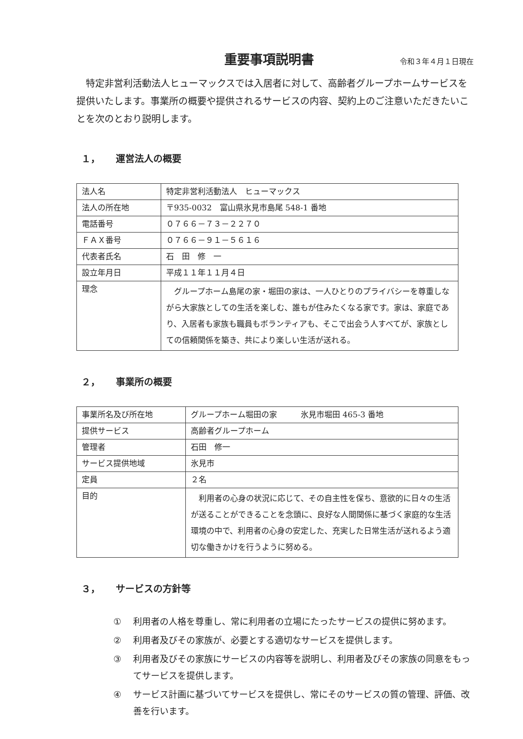重要事項説明書
令和３年４月１日現在
特定非営利活動法人ヒューマックスでは入居者に対して、高齢者グループホームサービスを提供いたします。事業所の概要や提供されるサービスの内容、契約上のご注意いただきたいことを次のとおり説明します。
１， 運営法人の概要
| 法人名 | 特定非営利活動法人 ヒューマックス |
| 法人の所在地 | 〒935-0032 富山県氷見市島尾 548-1 番地 |
| 電話番号 | ０７６６－７３－２２７０ |
| ＦＡＸ番号 | ０７６６－９１－５６１６ |
| 代表者氏名 | 石 田 修 一 |
| 設立年月日 | 平成１１年１１月４日 |
| 理念 | グループホーム島尾の家・堀田の家は、一人ひとりのプライバシーを尊重しながら大家族としての生活を楽しむ、誰もが住みたくなる家です。家は、家庭であり、入居者も家族も職員もボランティアも、そこで出会う人すべてが、家族としての信頼関係を築き、共により楽しい生活が送れる。 |
２， 事業所の概要
| 事業所名及び所在地 | グループホーム堀田の家 氷見市堀田 465-3 番地 |
| 提供サービス | 高齢者グループホーム |
| 管理者 | 石田 修一 |
| サービス提供地域 | 氷見市 |
| 定員 | ２名 |
| 目的 | 利用者の心身の状況に応じて、その自主性を保ち、意欲的に日々の生活が送ることができることを念頭に、良好な人間関係に基づく家庭的な生活環境の中で、利用者の心身の安定した、充実した日常生活が送れるよう適切な働きかけを行うように努める。 |
３， サービスの方針等
① 利用者の人格を尊重し、常に利用者の立場にたったサービスの提供に努めます。
② 利用者及びその家族が、必要とする適切なサービスを提供します。
③ 利用者及びその家族にサービスの内容等を説明し、利用者及びその家族の同意をもってサービスを提供します。
④ サービス計画に基づいてサービスを提供し、常にそのサービスの質の管理、評価、改善を行います。